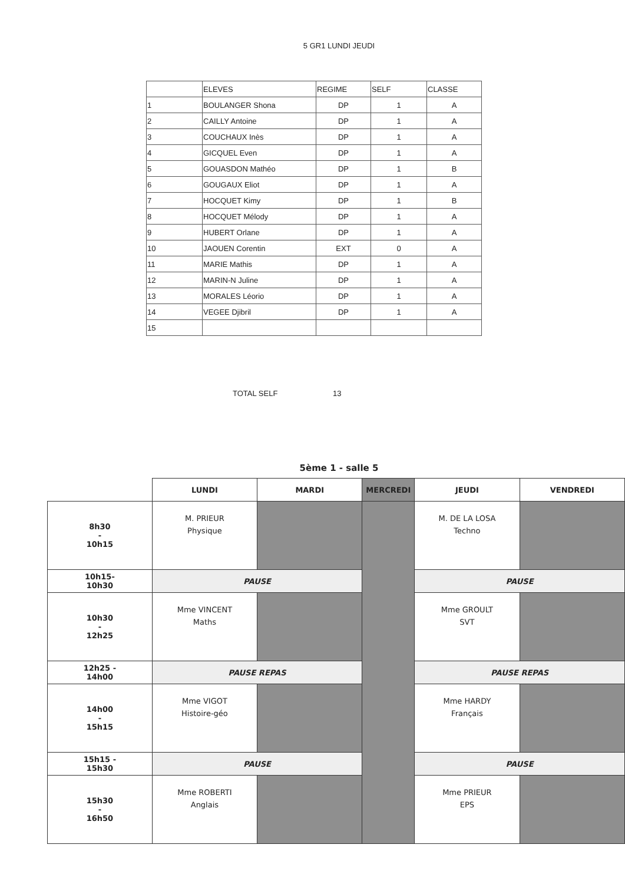5 GR1 LUNDI JEUDI
| | ELEVES | REGIME | SELF | CLASSE |
| --- | --- | --- | --- | --- |
| 1 | BOULANGER Shona | DP | 1 | A |
| 2 | CAILLY Antoine | DP | 1 | A |
| 3 | COUCHAUX Inès | DP | 1 | A |
| 4 | GICQUEL Even | DP | 1 | A |
| 5 | GOUASDON Mathéo | DP | 1 | B |
| 6 | GOUGAUX Eliot | DP | 1 | A |
| 7 | HOCQUET Kimy | DP | 1 | B |
| 8 | HOCQUET Mélody | DP | 1 | A |
| 9 | HUBERT Orlane | DP | 1 | A |
| 10 | JAOUEN Corentin | EXT | 0 | A |
| 11 | MARIE Mathis | DP | 1 | A |
| 12 | MARIN-N Juline | DP | 1 | A |
| 13 | MORALES Léorio | DP | 1 | A |
| 14 | VEGEE Djibril | DP | 1 | A |
| 15 | | | | |
TOTAL SELF 13
5ème 1 - salle 5
| | LUNDI | MARDI | MERCREDI | JEUDI | VENDREDI |
| --- | --- | --- | --- | --- | --- |
| 8h30 - 10h15 | M. PRIEUR Physique | | | M. DE LA LOSA Techno | |
| 10h15- 10h30 | PAUSE | | | PAUSE | |
| 10h30 - 12h25 | Mme VINCENT Maths | | | Mme GROULT SVT | |
| 12h25 - 14h00 | PAUSE REPAS | | | PAUSE REPAS | |
| 14h00 - 15h15 | Mme VIGOT Histoire-géo | | | Mme HARDY Français | |
| 15h15 - 15h30 | PAUSE | | | PAUSE | |
| 15h30 - 16h50 | Mme ROBERTI Anglais | | | Mme PRIEUR EPS | |